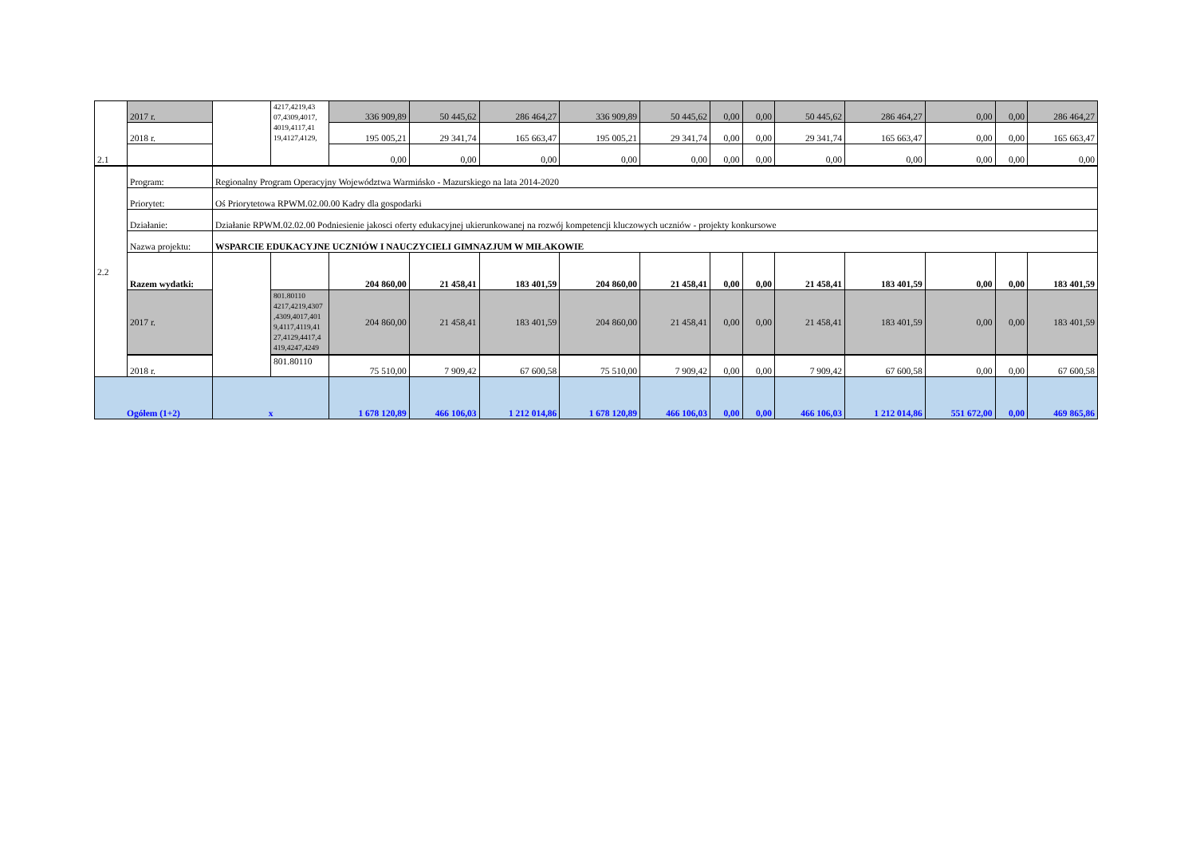| 2.1 | 2017 r. | | 4217,4219,43 07,4309,4017, 4019,4117,41 19,4127,4129, | 336 909,89 | 50 445,62 | 286 464,27 | 336 909,89 | 50 445,62 | 0,00 | 0,00 | 50 445,62 | 286 464,27 | 0,00 | 0,00 | 286 464,27 |
| | 2018 r. | | | 195 005,21 | 29 341,74 | 165 663,47 | 195 005,21 | 29 341,74 | 0,00 | 0,00 | 29 341,74 | 165 663,47 | 0,00 | 0,00 | 165 663,47 |
| | | | | 0,00 | 0,00 | 0,00 | 0,00 | 0,00 | 0,00 | 0,00 | 0,00 | 0,00 | 0,00 | 0,00 | 0,00 |
| 2.2 | Program: | Regionalny Program Operacyjny Województwa Warmińsko - Mazurskiego na lata 2014-2020 | | | | | | | | | | | | | |
| | Priorytet: | Oś Priorytetowa RPWM.02.00.00 Kadry dla gospodarki | | | | | | | | | | | | | |
| | Działanie: | Działanie RPWM.02.02.00 Podniesienie jakosci oferty edukacyjnej ukierunkowanej na rozwój kompetencji kluczowych uczniów - projekty konkursowe | | | | | | | | | | | | | |
| | Nazwa projektu: | WSPARCIE EDUKACYJNE UCZNIÓW I NAUCZYCIELI GIMNAZJUM W MIŁAKOWIE | | | | | | | | | | | | | |
| | Razem wydatki: | | | 204 860,00 | 21 458,41 | 183 401,59 | 204 860,00 | 21 458,41 | 0,00 | 0,00 | 21 458,41 | 183 401,59 | 0,00 | 0,00 | 183 401,59 |
| | 2017 r. | | 801.80110 4217,4219,4307 ,4309,4017,401 9,4117,4119,41 27,4129,4417,4 419,4247,4249 | 204 860,00 | 21 458,41 | 183 401,59 | 204 860,00 | 21 458,41 | 0,00 | 0,00 | 21 458,41 | 183 401,59 | 0,00 | 0,00 | 183 401,59 |
| | 2018 r. | | 801.80110 | 75 510,00 | 7 909,42 | 67 600,58 | 75 510,00 | 7 909,42 | 0,00 | 0,00 | 7 909,42 | 67 600,58 | 0,00 | 0,00 | 67 600,58 |
| Ogółem (1+2) | | x | | 1 678 120,89 | 466 106,03 | 1 212 014,86 | 1 678 120,89 | 466 106,03 | 0,00 | 0,00 | 466 106,03 | 1 212 014,86 | 551 672,00 | 0,00 | 469 865,86 |